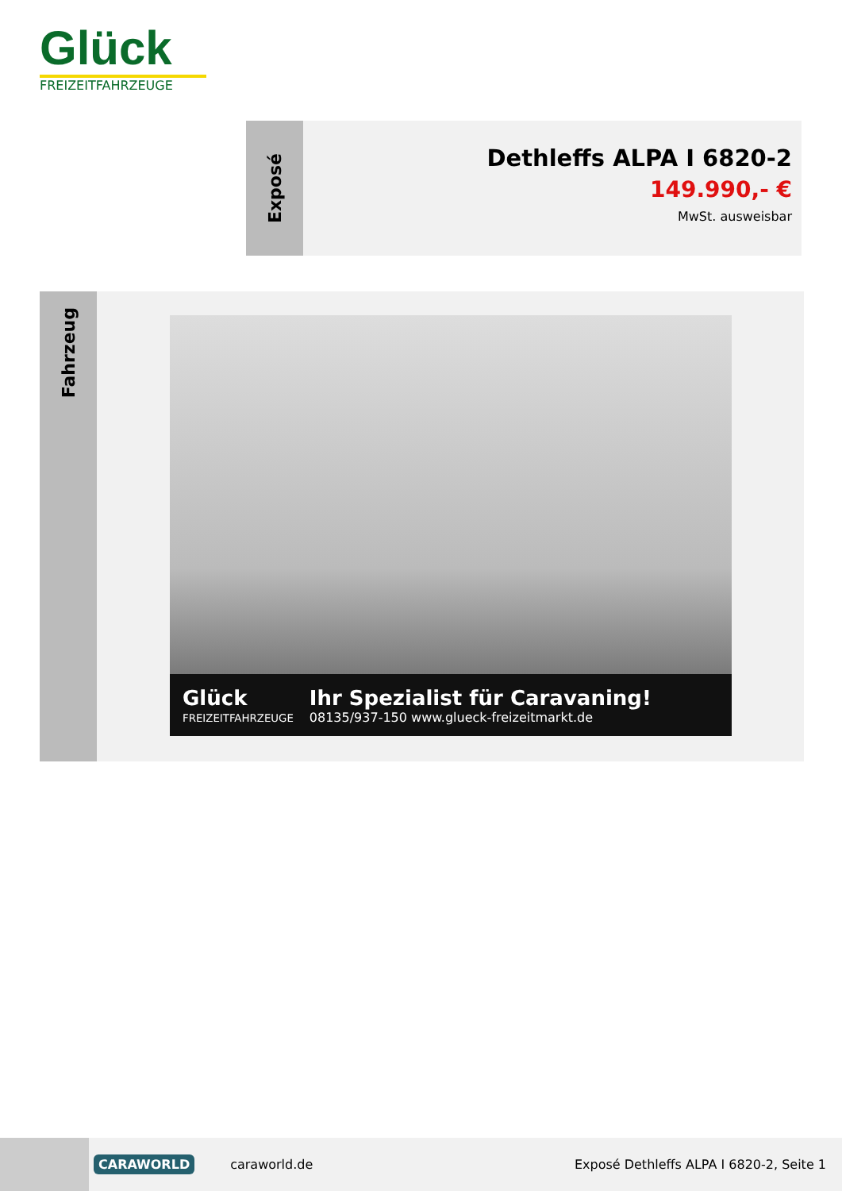Glück
FREIZEITFAHRZEUGE
Exposé
Dethleffs ALPA I 6820-2
149.990,- €
MwSt. ausweisbar
Fahrzeug
Glück
FREIZEITFAHRZEUGE
Ihr Spezialist für Caravaning!
08135/937-150 www.glueck-freizeitmarkt.de
CARAWORLD caraworld.de Exposé Dethleffs ALPA I 6820-2, Seite 1